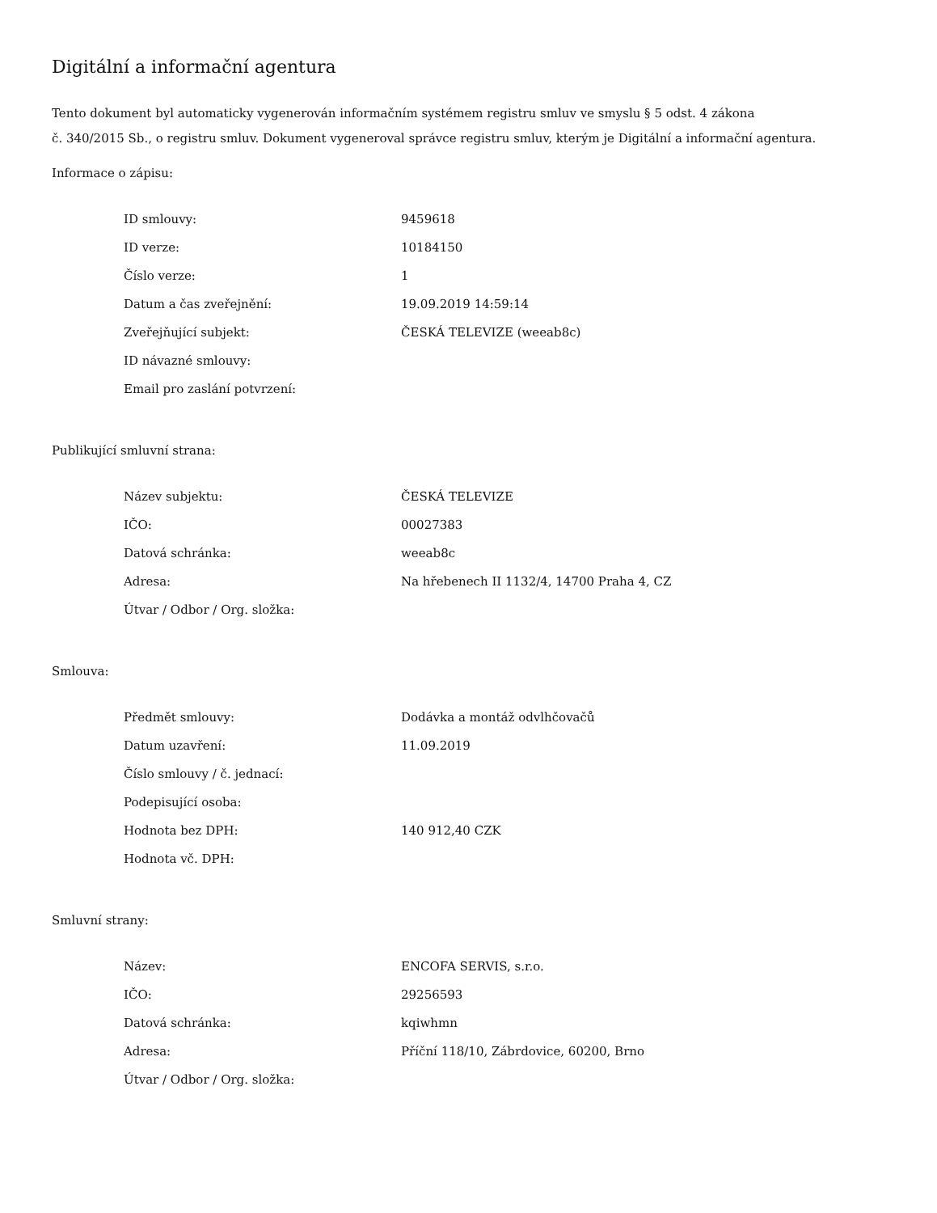Digitální a informační agentura
Tento dokument byl automaticky vygenerován informačním systémem registru smluv ve smyslu § 5 odst. 4 zákona
č. 340/2015 Sb., o registru smluv. Dokument vygeneroval správce registru smluv, kterým je Digitální a informační agentura.
Informace o zápisu:
| ID smlouvy: | 9459618 |
| ID verze: | 10184150 |
| Číslo verze: | 1 |
| Datum a čas zveřejnění: | 19.09.2019 14:59:14 |
| Zveřejňující subjekt: | ČESKÁ TELEVIZE (weeab8c) |
| ID návazné smlouvy: | |
| Email pro zaslání potvrzení: | |
Publikující smluvní strana:
| Název subjektu: | ČESKÁ TELEVIZE |
| IČO: | 00027383 |
| Datová schránka: | weeab8c |
| Adresa: | Na hřebenech II 1132/4, 14700 Praha 4, CZ |
| Útvar / Odbor / Org. složka: | |
Smlouva:
| Předmět smlouvy: | Dodávka a montáž odvlhčovačů |
| Datum uzavření: | 11.09.2019 |
| Číslo smlouvy / č. jednací: | |
| Podepisující osoba: | |
| Hodnota bez DPH: | 140 912,40 CZK |
| Hodnota vč. DPH: | |
Smluvní strany:
| Název: | ENCOFA SERVIS, s.r.o. |
| IČO: | 29256593 |
| Datová schránka: | kqiwhmn |
| Adresa: | Příční 118/10, Zábrdovice, 60200, Brno |
| Útvar / Odbor / Org. složka: | |